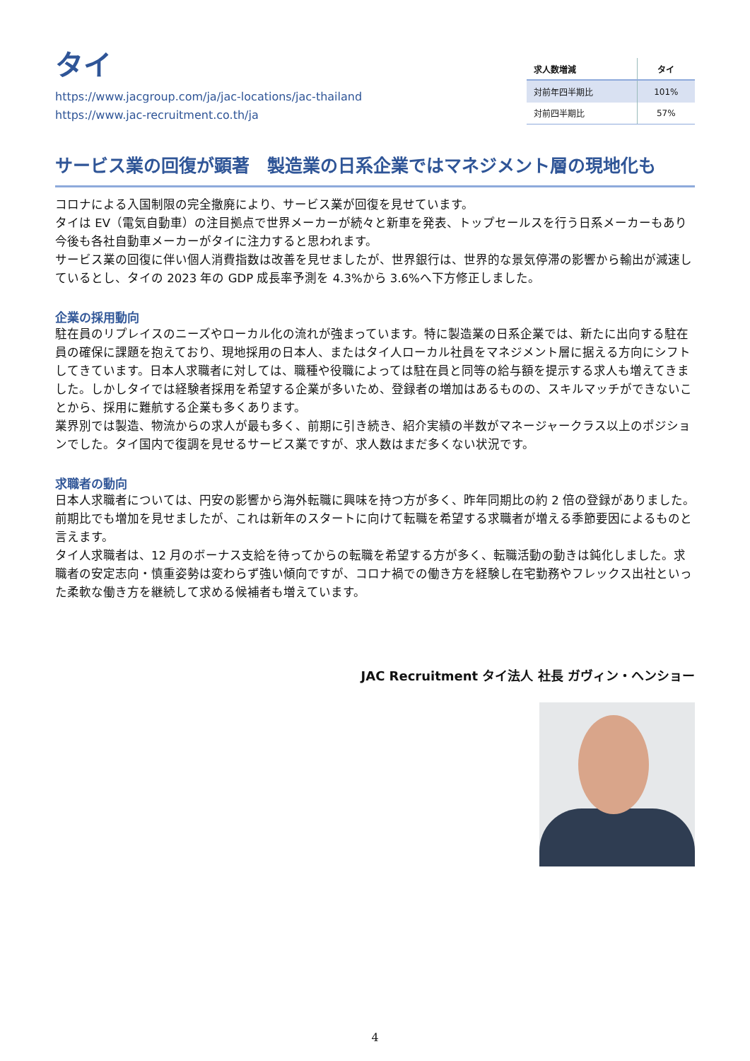タイ
https://www.jacgroup.com/ja/jac-locations/jac-thailand
https://www.jac-recruitment.co.th/ja
| 求人数増減 | タイ |
| --- | --- |
| 対前年四半期比 | 101% |
| 対前四半期比 | 57% |
サービス業の回復が顕著　製造業の日系企業ではマネジメント層の現地化も
コロナによる入国制限の完全撤廃により、サービス業が回復を見せています。
タイは EV（電気自動車）の注目拠点で世界メーカーが続々と新車を発表、トップセールスを行う日系メーカーもあり今後も各社自動車メーカーがタイに注力すると思われます。
サービス業の回復に伴い個人消費指数は改善を見せましたが、世界銀行は、世界的な景気停滞の影響から輸出が減速しているとし、タイの 2023 年の GDP 成長率予測を 4.3%から 3.6%へ下方修正しました。
企業の採用動向
駐在員のリプレイスのニーズやローカル化の流れが強まっています。特に製造業の日系企業では、新たに出向する駐在員の確保に課題を抱えており、現地採用の日本人、またはタイ人ローカル社員をマネジメント層に据える方向にシフトしてきています。日本人求職者に対しては、職種や役職によっては駐在員と同等の給与額を提示する求人も増えてきました。しかしタイでは経験者採用を希望する企業が多いため、登録者の増加はあるものの、スキルマッチができないことから、採用に難航する企業も多くあります。
業界別では製造、物流からの求人が最も多く、前期に引き続き、紹介実績の半数がマネージャークラス以上のポジションでした。タイ国内で復調を見せるサービス業ですが、求人数はまだ多くない状況です。
求職者の動向
日本人求職者については、円安の影響から海外転職に興味を持つ方が多く、昨年同期比の約 2 倍の登録がありました。前期比でも増加を見せましたが、これは新年のスタートに向けて転職を希望する求職者が増える季節要因によるものと言えます。
タイ人求職者は、12 月のボーナス支給を待ってからの転職を希望する方が多く、転職活動の動きは鈍化しました。求職者の安定志向・慎重姿勢は変わらず強い傾向ですが、コロナ禍での働き方を経験し在宅勤務やフレックス出社といった柔軟な働き方を継続して求める候補者も増えています。
JAC Recruitment タイ法人 社長 ガヴィン・ヘンショー
4